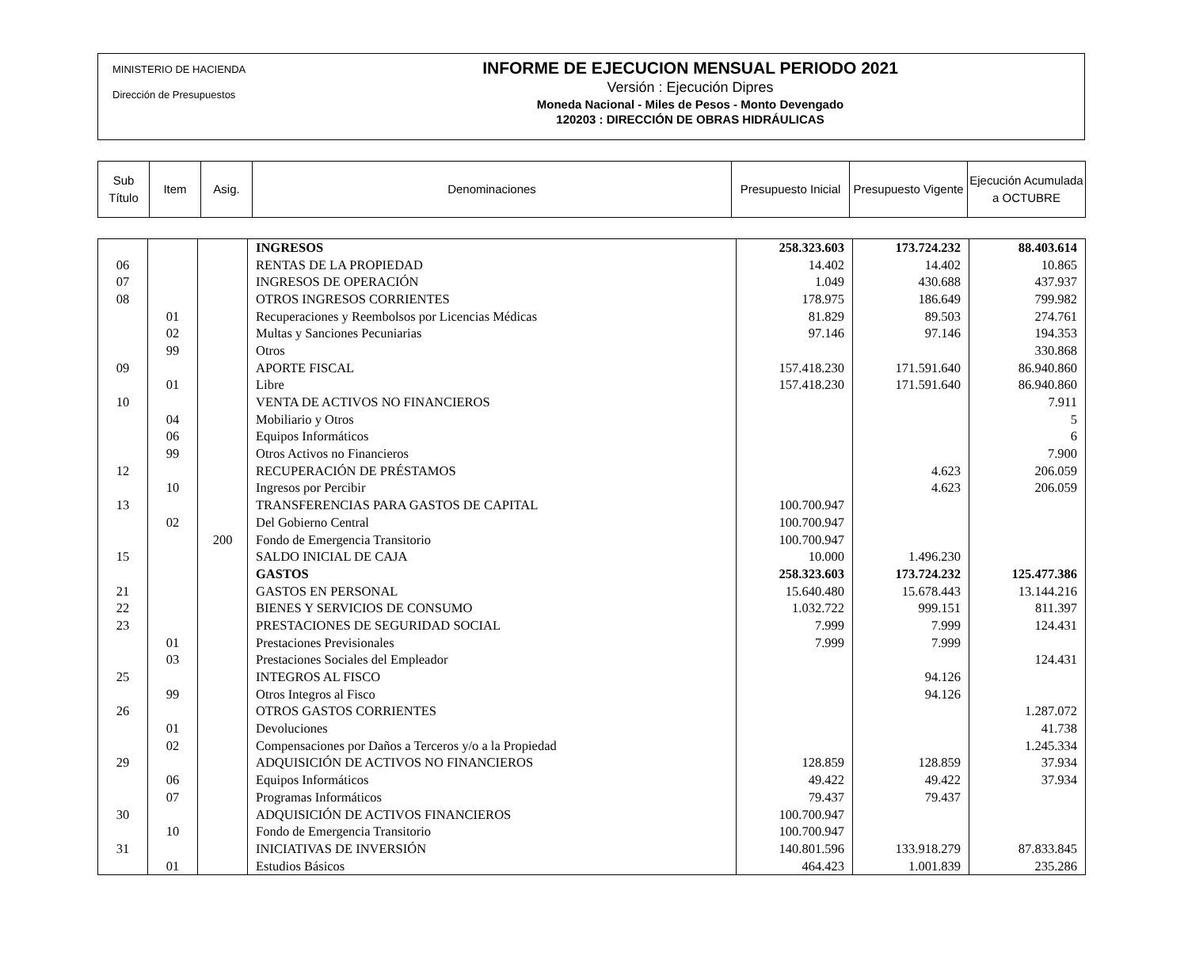MINISTERIO DE HACIENDA
Dirección de Presupuestos
INFORME DE EJECUCION MENSUAL PERIODO 2021
Versión : Ejecución Dipres
Moneda Nacional - Miles de Pesos - Monto Devengado
120203 : DIRECCIÓN DE OBRAS HIDRÁULICAS
| Sub Título | Item | Asig. | Denominaciones | Presupuesto Inicial | Presupuesto Vigente | Ejecución Acumulada a OCTUBRE |
| | | | INGRESOS | 258.323.603 | 173.724.232 | 88.403.614 |
| 06 | | | RENTAS DE LA PROPIEDAD | 14.402 | 14.402 | 10.865 |
| 07 | | | INGRESOS DE OPERACIÓN | 1.049 | 430.688 | 437.937 |
| 08 | | | OTROS INGRESOS CORRIENTES | 178.975 | 186.649 | 799.982 |
| | 01 | | Recuperaciones y Reembolsos por Licencias Médicas | 81.829 | 89.503 | 274.761 |
| | 02 | | Multas y Sanciones Pecuniarias | 97.146 | 97.146 | 194.353 |
| | 99 | | Otros | | | 330.868 |
| 09 | | | APORTE FISCAL | 157.418.230 | 171.591.640 | 86.940.860 |
| | 01 | | Libre | 157.418.230 | 171.591.640 | 86.940.860 |
| 10 | | | VENTA DE ACTIVOS NO FINANCIEROS | | | 7.911 |
| | 04 | | Mobiliario y Otros | | | 5 |
| | 06 | | Equipos Informáticos | | | 6 |
| | 99 | | Otros Activos no Financieros | | | 7.900 |
| 12 | | | RECUPERACIÓN DE PRÉSTAMOS | | 4.623 | 206.059 |
| | 10 | | Ingresos por Percibir | | 4.623 | 206.059 |
| 13 | | | TRANSFERENCIAS PARA GASTOS DE CAPITAL | 100.700.947 | | |
| | 02 | | Del Gobierno Central | 100.700.947 | | |
| | | 200 | Fondo de Emergencia Transitorio | 100.700.947 | | |
| 15 | | | SALDO INICIAL DE CAJA | 10.000 | 1.496.230 | |
| | | | GASTOS | 258.323.603 | 173.724.232 | 125.477.386 |
| 21 | | | GASTOS EN PERSONAL | 15.640.480 | 15.678.443 | 13.144.216 |
| 22 | | | BIENES Y SERVICIOS DE CONSUMO | 1.032.722 | 999.151 | 811.397 |
| 23 | | | PRESTACIONES DE SEGURIDAD SOCIAL | 7.999 | 7.999 | 124.431 |
| | 01 | | Prestaciones Previsionales | 7.999 | 7.999 | |
| | 03 | | Prestaciones Sociales del Empleador | | | 124.431 |
| 25 | | | INTEGROS AL FISCO | | 94.126 | |
| | 99 | | Otros Integros al Fisco | | 94.126 | |
| 26 | | | OTROS GASTOS CORRIENTES | | | 1.287.072 |
| | 01 | | Devoluciones | | | 41.738 |
| | 02 | | Compensaciones por Daños a Terceros y/o a la Propiedad | | | 1.245.334 |
| 29 | | | ADQUISICIÓN DE ACTIVOS NO FINANCIEROS | 128.859 | 128.859 | 37.934 |
| | 06 | | Equipos Informáticos | 49.422 | 49.422 | 37.934 |
| | 07 | | Programas Informáticos | 79.437 | 79.437 | |
| 30 | | | ADQUISICIÓN DE ACTIVOS FINANCIEROS | 100.700.947 | | |
| | 10 | | Fondo de Emergencia Transitorio | 100.700.947 | | |
| 31 | | | INICIATIVAS DE INVERSIÓN | 140.801.596 | 133.918.279 | 87.833.845 |
| | 01 | | Estudios Básicos | 464.423 | 1.001.839 | 235.286 |